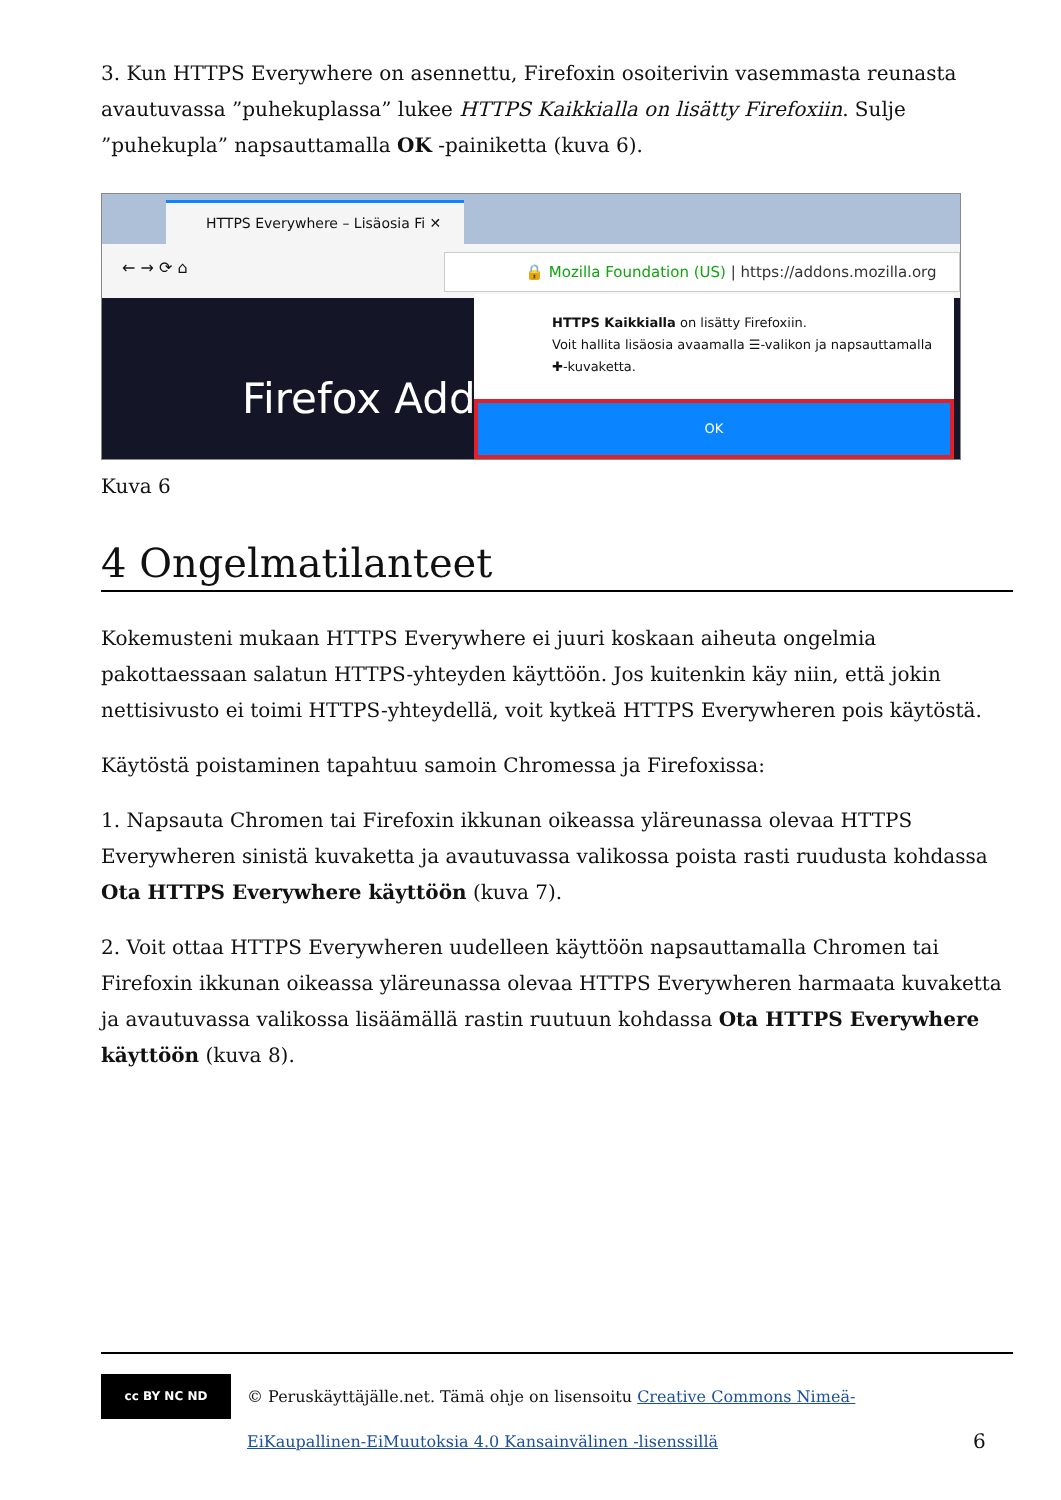3. Kun HTTPS Everywhere on asennettu, Firefoxin osoiterivin vasemmasta reunasta avautu­vassa ”puhekuplassa” lukee HTTPS Kaikkialla on lisätty Firefoxiin. Sulje ”puhekupla” nap­sauttamalla OK -painiketta (kuva 6).
HTTPS Everywhere – Lisäosia Fi ✕
← → ⟳ ⌂
🔒 Mozilla Foundation (US) | https://addons.mozilla.org
Firefox Add-
HTTPS Kaikkialla on lisätty Firefoxiin.
Voit hallita lisäosia avaamalla ☰-valikon ja napsauttamalla ✚-kuvaketta.
OK
Kuva 6
4 Ongelmatilanteet
Kokemusteni mukaan HTTPS Everywhere ei juuri koskaan aiheuta ongelmia pakottaessaan salatun HTTPS-yhteyden käyttöön. Jos kuitenkin käy niin, että jokin nettisivusto ei toimi HTTPS-yhteydellä, voit kytkeä HTTPS Everywheren pois käytöstä.
Käytöstä poistaminen tapahtuu samoin Chromessa ja Firefoxissa:
1. Napsauta Chromen tai Firefoxin ikkunan oikeassa yläreunassa olevaa HTTPS Everywhe­ren sinistä kuvaketta ja avautuvassa valikossa poista rasti ruudusta kohdassa Ota HTTPS Everywhere käyttöön (kuva 7).
2. Voit ottaa HTTPS Everywheren uudelleen käyttöön napsauttamalla Chromen tai Firefoxin ikkunan oikeassa yläreunassa olevaa HTTPS Everywheren harmaata kuvaketta ja avautu­vassa valikossa lisäämällä rastin ruutuun kohdassa Ota HTTPS Everywhere käyttöön (kuva 8).
cc BY NC ND
© Peruskäyttäjälle.net. Tämä ohje on lisensoitu Creative Commons Nimeä-EiKaupallinen-EiMuutoksia 4.0 Kansainvälinen -lisenssillä
6